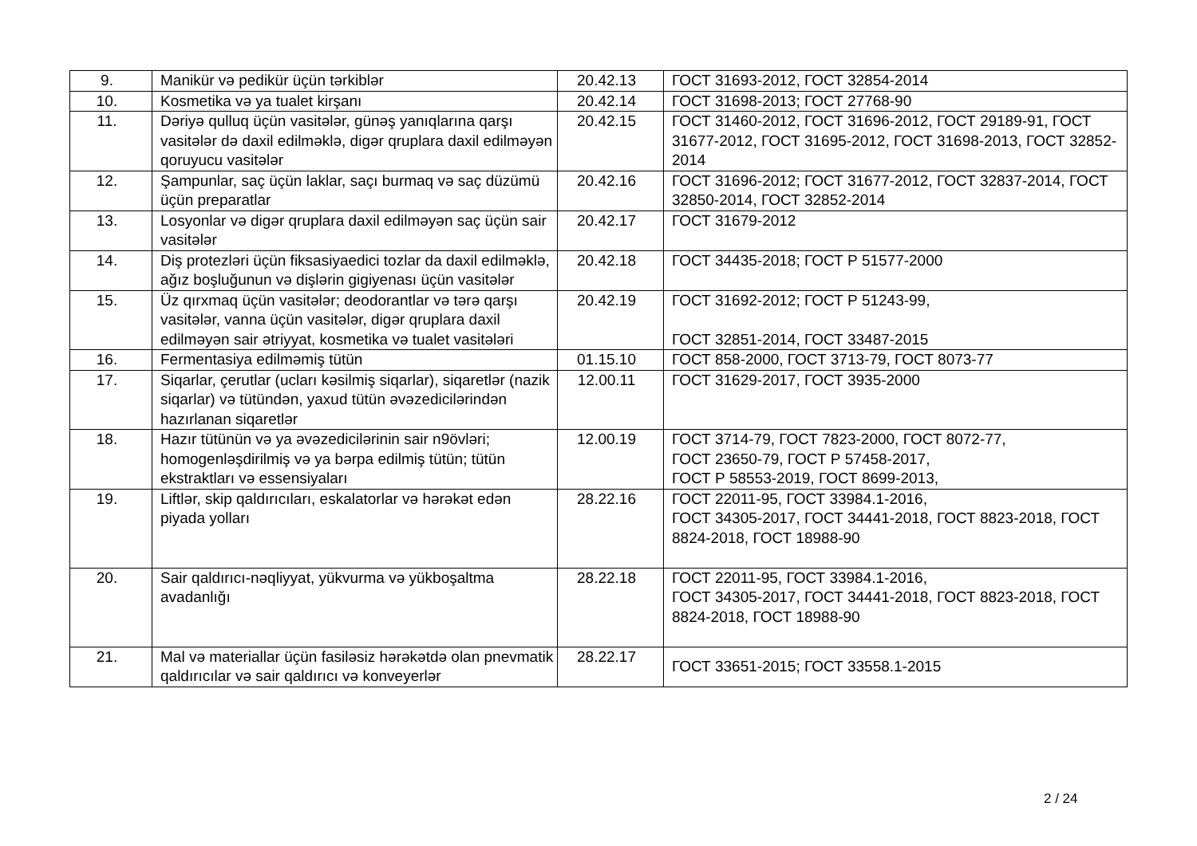| 9. | Manikür və pedikür üçün tərkiblər | 20.42.13 | ГОСТ 31693-2012, ГОСТ 32854-2014 |
| 10. | Kosmetika və ya tualet kirşanı | 20.42.14 | ГОСТ 31698-2013; ГОСТ 27768-90 |
| 11. | Dəriyə qulluq üçün vasitələr, günəş yanıqlarına qarşı vasitələr də daxil edilməklə, digər qruplara daxil edilməyən qoruyucu vasitələr | 20.42.15 | ГОСТ 31460-2012, ГОСТ 31696-2012, ГОСТ 29189-91, ГОСТ 31677-2012, ГОСТ 31695-2012, ГОСТ 31698-2013, ГОСТ 32852-2014 |
| 12. | Şampunlar, saç üçün laklar, saçı burmaq və saç düzümü üçün preparatlar | 20.42.16 | ГОСТ 31696-2012; ГОСТ 31677-2012, ГОСТ 32837-2014, ГОСТ 32850-2014, ГОСТ 32852-2014 |
| 13. | Losyonlar və digər qruplara daxil edilməyən saç üçün sair vasitələr | 20.42.17 | ГОСТ 31679-2012 |
| 14. | Diş protezləri üçün fiksasiyaedici tozlar da daxil edilməklə, ağız boşluğunun və dişlərin gigiyenası üçün vasitələr | 20.42.18 | ГОСТ 34435-2018; ГОСТ Р 51577-2000 |
| 15. | Üz qırxmaq üçün vasitələr; deodorantlar və tərə qarşı vasitələr, vanna üçün vasitələr, digər qruplara daxil edilməyən sair ətriyyat, kosmetika və tualet vasitələri | 20.42.19 | ГОСТ 31692-2012; ГОСТ Р 51243-99, ГОСТ 32851-2014, ГОСТ 33487-2015 |
| 16. | Fermentasiya edilməmiş tütün | 01.15.10 | ГОСТ 858-2000, ГОСТ 3713-79, ГОСТ 8073-77 |
| 17. | Siqarlar, çerutlar (ucları kəsilmiş siqarlar), siqaretlər (nazik siqarlar) və tütündən, yaxud tütün əvəzedicilərindən hazırlanan siqaretlər | 12.00.11 | ГОСТ 31629-2017, ГОСТ 3935-2000 |
| 18. | Hazır tütünün və ya əvəzedicilərinin sair n9övləri; homogenləşdirilmiş və ya bərpa edilmiş tütün; tütün ekstraktları və essensiyaları | 12.00.19 | ГОСТ 3714-79, ГОСТ 7823-2000, ГОСТ 8072-77, ГОСТ 23650-79, ГОСТ Р 57458-2017, ГОСТ Р 58553-2019, ГОСТ 8699-2013, |
| 19. | Liftlər, skip qaldırıcıları, eskalatorlar və hərəkət edən piyada yolları | 28.22.16 | ГОСТ 22011-95, ГОСТ 33984.1-2016, ГОСТ 34305-2017, ГОСТ 34441-2018, ГОСТ 8823-2018, ГОСТ 8824-2018, ГОСТ 18988-90 |
| 20. | Sair qaldırıcı-nəqliyyat, yükvurma və yükboşaltma avadanlığı | 28.22.18 | ГОСТ 22011-95, ГОСТ 33984.1-2016, ГОСТ 34305-2017, ГОСТ 34441-2018, ГОСТ 8823-2018, ГОСТ 8824-2018, ГОСТ 18988-90 |
| 21. | Mal və materiallar üçün fasiləsiz hərəkətdə olan pnevmatik qaldırıcılar və sair qaldırıcı və konveyerlər | 28.22.17 | ГОСТ 33651-2015; ГОСТ 33558.1-2015 |
2 / 24